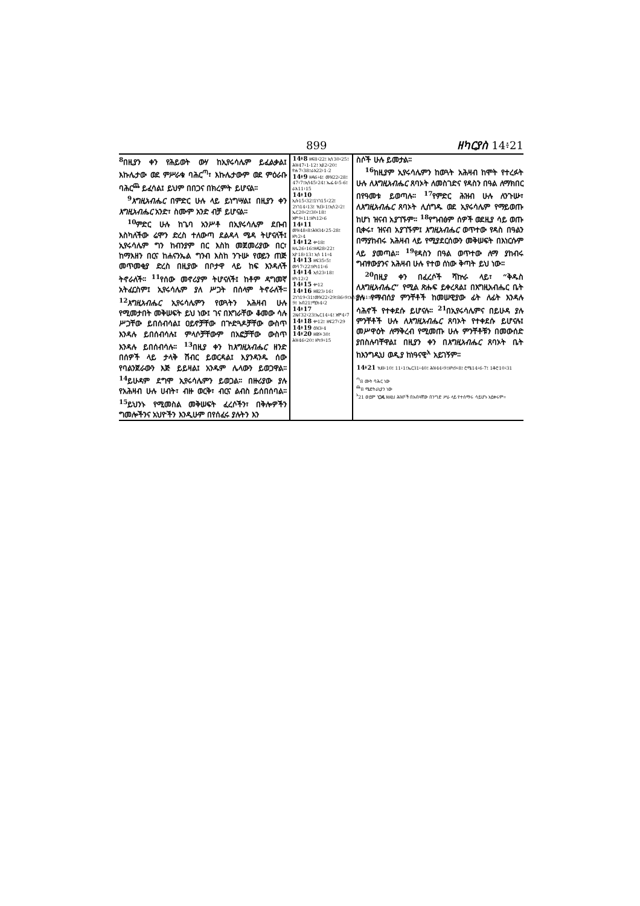899 ዘካርያስ 14፥21
<sup>8</sup> በዚያን ቀን የሕይወት ውሃ ከኢየሩሳሌም ይፈልቃል፤ እኩሌታው ወደ ምሥራቁ ባሕር<sup>ጣ</sup>፣ እኩሌታውም ወደ ምዕራቡ ባሕር<sup>ጨ</sup> ይፈሳል፤ ይህም በበጋና በክረምት ይሆናል።
<sup>9</sup> እግዚአብሔር በምድር ሁሉ ላይ ይነግሣል፤ በዚያን ቀን እግዚአብሔር አንድ፣ ስሙም አንድ ብቻ ይሆናል።
<sup>10</sup> ምድር ሁሉ ከጌባ አንሥቶ በኢየሩሳሌም ደቡብ እስካለችው ሬሞን ድረስ ተለውጣ ደልዳላ ሜዳ ትሆናለች፤ ኢየሩሳሌም ግን ከብንያም በር እስከ መጀመሪያው በር፣ ከማእዘን በርና ከሐናንኤል ግንብ እስከ ንጉሡ የወይን ጠጅ መጥመቂያ ድረስ በዚያው በቦታዋ ላይ ከፍ እንዳለች ትኖራለች። <sup>11</sup>የሰው መኖሪያም ትሆናለች፤ ከቶም ዳግመኛ አትፈርስም፤ ኢየሩሳሌም ያለ ሥጋት በሰላም ትኖራለች። <sup>12</sup>እግዚአብሔር ኢየሩሳሌምን የወጓትን አሕዛብ ሁሉ የሚመታበት መቅሠፍት ይህ ነው፤ ገና በእግራቸው ቆመው ሳሉ ሥጋቸው ይበሰብሳል፤ ዐይኖቻቸው በጕድጓዶቻቸው ውስጥ እንዳሉ ይበሰብሳሉ፤ ምላሶቻቸውም በአፎቻቸው ውስጥ እንዳሉ ይበሰብሳሉ። <sup>13</sup>በዚያ ቀን ከእግዚአብሔር ዘንድ በሰዎች ላይ ታላቅ ሽብር ይወርዳል፤ እያንዳንዱ ሰው የባልንጀራውን እጅ ይይዛል፤ አንዱም ሌላውን ይወጋዋል። <sup>14</sup>ይሁዳም ደግሞ ኢየሩሳሌምን ይወጋል። በዙሪያው ያሉ የአሕዛብ ሁሉ ሀብት፣ ብዙ ወርቅ፣ ብርና ልብስ ይሰበሰባል። <sup>15</sup>ይህንኑ የሚመስል መቅሠፍት ፈረሶችን፣ በቅሎዎችን ግመሎችንና አህዮችን እንዲሁም በየሰፈሩ ያሉትን እን
14፥8 ዘፍ8፥22፤ ኢሳ30፥25፤ ሕዝ47፥1-12፤ ኢዩ2፥20፤ ዮሐ7፥38፤ራእ22፥1-2
14፥9 ዘዳ6፥4፤ መዝ22፥28፤ 47፥7፤ኢሳ45፥24፤ ኤፌ4፥5-6፤ ራእ11፥15
14፥10 ኢሱ15፥32፤1ነገ15፥22፤ 2ነገ14፥13፤ ነህ3፥1፤ኢሳ2፥2፤ ኤር20፥2፤30፥18፤ አሞ9፥11፤ዘካ12፥6
14፥11 መዝ48፥8፤ሕዝ34፥25-28፤ ዘካ2፥4
14፥12 ቍ18፤ ዘሌ26፥16፤ዘዳ28፥22፤ ኢዮ18፥13፤ ኢሳ 11፥4
14፥13 ዘፍ35፥5፤ መሳ7፥22፤ዘካ11፥6
14፥14 ኢሳ23፥18፤ ዘካ12፥2
14፥15 ቍ12
14፥16 ዘፀ23፥16፤ 2ነገ19፥31፤መዝ22፥29፤86፥9፤ኢሳ19፥21፤60፥6-9፤ አብ21፤ሚክ4፥2
14፥17 2ዜና32፥23፤ኤር14፥4፤ አሞ4፥7
14፥18 ቍ12፤ ዘፍ27፥29
14፥19 ዕዝ3፥4
14፥20 ዘፀ9፥30፤ ሕዝ46፥20፤ ዘካ9፥15
ስሶች ሁሉ ይመታል።
<sup>16</sup> ከዚያም ኢየሩሳሌምን ከወጓት አሕዛብ ከሞት የተረፉት ሁሉ ለእግዚአብሔር ጸባኦት ለመስገድና የዳስን በዓል ለማክበር በየዓመቱ ይወጣሉ። <sup>17</sup>የምድር ሕዝብ ሁሉ ለንጉሡ፣ ለእግዚአብሔር ጸባኦት ሊሰግዱ ወደ ኢየሩሳሌም የማይወጡ ከሆነ ዝናብ አያገኙም። <sup>18</sup>የግብፅም ሰዎች ወደዚያ ሳይ ወጡ ቢቀሩ፣ ዝናብ አያገኙም፤ እግዚአብሔር ወጥተው የዳስ በዓልን በማያከብሩ አሕዛብ ላይ የሚያደርሰውን መቅሠፍት በእነርሱም ላይ ያመጣል። <sup>19</sup>የዳስን በዓል ወጥተው ለማ ያከብሩ ግብፃውያንና አሕዛብ ሁሉ የተወ ሰነው ቅጣት ይህ ነው።
<sup>20</sup> በዚያ ቀን በፈረሶች ሻኵራ ላይ፣ “ቅዱስ ለእግዚአብሔር” የሚል ጽሑፍ ይቀረጻል፤ በእግዚአብሔር ቤት ያሉ የማብሰያ ምንቸቶች ከመሠዊያው ፊት ለፊት እንዳሉ ሳሕኖች የተቀደሱ ይሆናሉ። <sup>21</sup>በኢየሩሳሌምና በይሁዳ ያሉ ምንቸቶች ሁሉ ለእግዚአብሔር ጸባኦት የተቀደሱ ይሆናሉ፤ መሥዋዕት ለማቅረብ የሚመጡ ሁሉ ምንቸቶቹን በመውሰድ ያበስሉባቸዋል፤ በዚያን ቀን በእግዚአብሔር ጸባኦት ቤት ከእንግዲህ ወዲያ ከነዓናዊ<sup>አ</sup> አይገኝም።
14፥21 ነህ8፥10፤ 11፥1፤ኤር31፥40፤ ሕዝ44፥9፤ዘካ9፥8፤ ሮሜ14፥6-7፤ 1ቆሮ10፥31
<sup>ጣ</sup>8 ሙት ባሕር ነው
<sup>ጨ</sup>8 ሜድትራኒያን ነው
<sup>አ</sup>21 ወይም ነጋዴ እነዚህ ሕዝቦች በአብዛኛው በንግድ ሥራ ላይ የተሰማሩ ሳይሆኑ አይቀሩም።